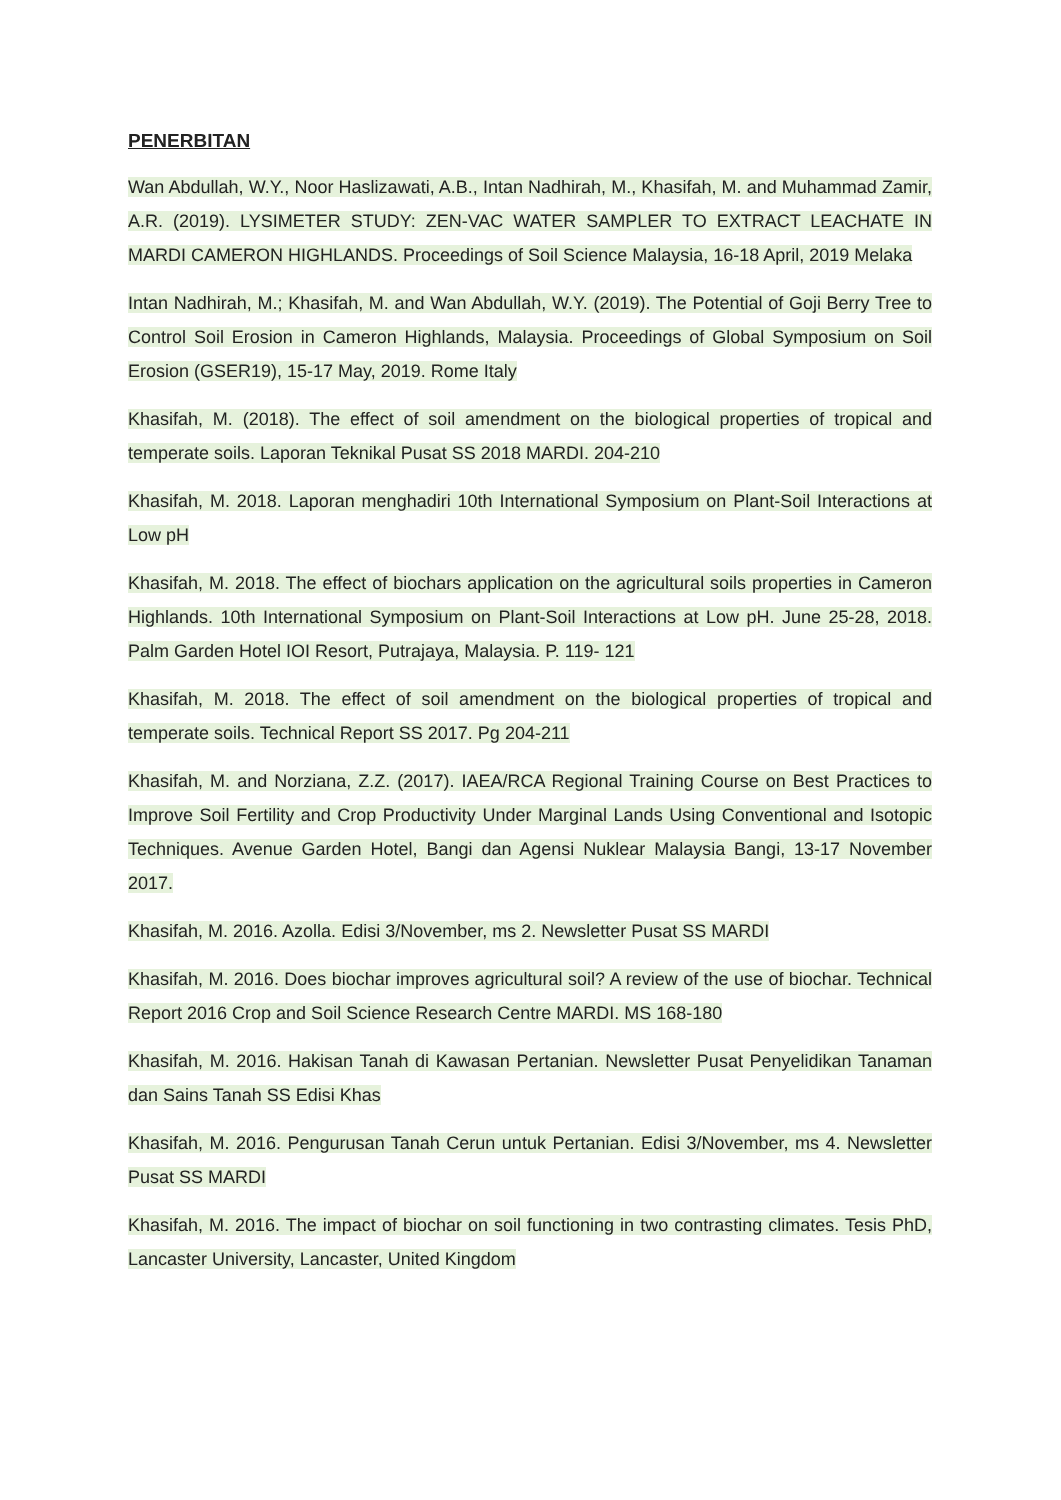PENERBITAN
Wan Abdullah, W.Y., Noor Haslizawati, A.B., Intan Nadhirah, M., Khasifah, M. and Muhammad Zamir, A.R. (2019). LYSIMETER STUDY: ZEN-VAC WATER SAMPLER TO EXTRACT LEACHATE IN MARDI CAMERON HIGHLANDS. Proceedings of Soil Science Malaysia, 16-18 April, 2019 Melaka
Intan Nadhirah, M.; Khasifah, M. and Wan Abdullah, W.Y. (2019). The Potential of Goji Berry Tree to Control Soil Erosion in Cameron Highlands, Malaysia. Proceedings of Global Symposium on Soil Erosion (GSER19), 15-17 May, 2019. Rome Italy
Khasifah, M. (2018). The effect of soil amendment on the biological properties of tropical and temperate soils. Laporan Teknikal Pusat SS 2018 MARDI. 204-210
Khasifah, M. 2018. Laporan menghadiri 10th International Symposium on Plant-Soil Interactions at Low pH
Khasifah, M. 2018. The effect of biochars application on the agricultural soils properties in Cameron Highlands. 10th International Symposium on Plant-Soil Interactions at Low pH. June 25-28, 2018. Palm Garden Hotel IOI Resort, Putrajaya, Malaysia. P. 119- 121
Khasifah, M. 2018. The effect of soil amendment on the biological properties of tropical and temperate soils. Technical Report SS 2017. Pg 204-211
Khasifah, M. and Norziana, Z.Z. (2017). IAEA/RCA Regional Training Course on Best Practices to Improve Soil Fertility and Crop Productivity Under Marginal Lands Using Conventional and Isotopic Techniques. Avenue Garden Hotel, Bangi dan Agensi Nuklear Malaysia Bangi, 13-17 November 2017.
Khasifah, M. 2016. Azolla. Edisi 3/November, ms 2. Newsletter Pusat SS MARDI
Khasifah, M. 2016. Does biochar improves agricultural soil? A review of the use of biochar. Technical Report 2016 Crop and Soil Science Research Centre MARDI. MS 168-180
Khasifah, M. 2016. Hakisan Tanah di Kawasan Pertanian. Newsletter Pusat Penyelidikan Tanaman dan Sains Tanah SS Edisi Khas
Khasifah, M. 2016. Pengurusan Tanah Cerun untuk Pertanian. Edisi 3/November, ms 4. Newsletter Pusat SS MARDI
Khasifah, M. 2016. The impact of biochar on soil functioning in two contrasting climates. Tesis PhD, Lancaster University, Lancaster, United Kingdom